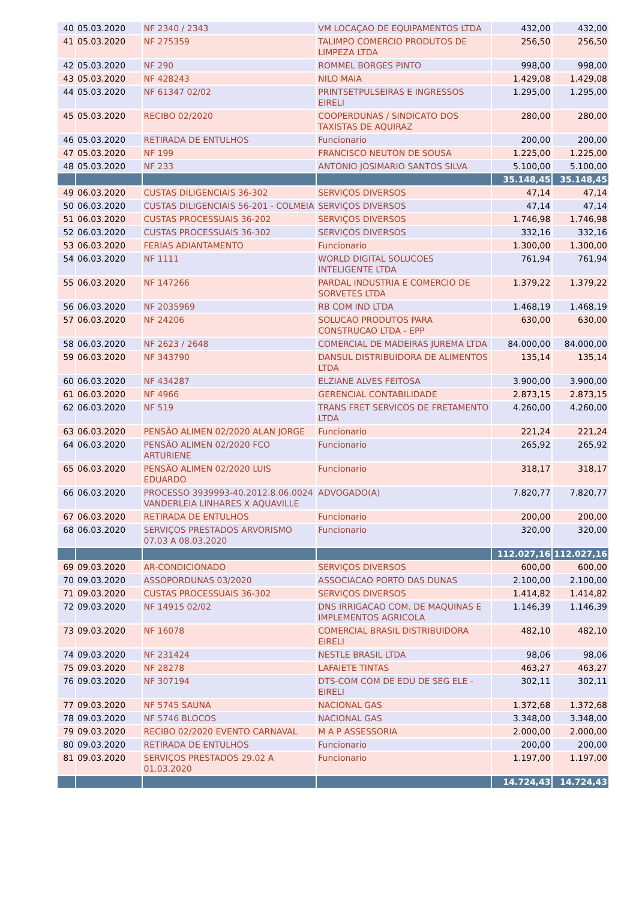| 40 | 05.03.2020 | NF 2340 / 2343 | VM LOCAÇAO DE EQUIPAMENTOS LTDA | 432,00 | 432,00 |
| 41 | 05.03.2020 | NF 275359 | TALIMPO COMERCIO PRODUTOS DE LIMPEZA LTDA | 256,50 | 256,50 |
| 42 | 05.03.2020 | NF 290 | ROMMEL BORGES PINTO | 998,00 | 998,00 |
| 43 | 05.03.2020 | NF 428243 | NILO MAIA | 1.429,08 | 1.429,08 |
| 44 | 05.03.2020 | NF 61347 02/02 | PRINTSETPULSEIRAS E INGRESSOS EIRELI | 1.295,00 | 1.295,00 |
| 45 | 05.03.2020 | RECIBO 02/2020 | COOPERDUNAS / SINDICATO DOS TAXISTAS DE AQUIRAZ | 280,00 | 280,00 |
| 46 | 05.03.2020 | RETIRADA DE ENTULHOS | Funcionario | 200,00 | 200,00 |
| 47 | 05.03.2020 | NF 199 | FRANCISCO NEUTON DE SOUSA | 1.225,00 | 1.225,00 |
| 48 | 05.03.2020 | NF 233 | ANTONIO JOSIMARIO SANTOS SILVA | 5.100,00 | 5.100,00 |
| | | | | 35.148,45 | 35.148,45 |
| 49 | 06.03.2020 | CUSTAS DILIGENCIAIS 36-302 | SERVIÇOS DIVERSOS | 47,14 | 47,14 |
| 50 | 06.03.2020 | CUSTAS DILIGENCIAIS 56-201 - COLMEIA | SERVIÇOS DIVERSOS | 47,14 | 47,14 |
| 51 | 06.03.2020 | CUSTAS PROCESSUAIS 36-202 | SERVIÇOS DIVERSOS | 1.746,98 | 1.746,98 |
| 52 | 06.03.2020 | CUSTAS PROCESSUAIS 36-302 | SERVIÇOS DIVERSOS | 332,16 | 332,16 |
| 53 | 06.03.2020 | FERIAS ADIANTAMENTO | Funcionario | 1.300,00 | 1.300,00 |
| 54 | 06.03.2020 | NF 1111 | WORLD DIGITAL SOLUCOES INTELIGENTE LTDA | 761,94 | 761,94 |
| 55 | 06.03.2020 | NF 147266 | PARDAL INDUSTRIA E COMERCIO DE SORVETES LTDA | 1.379,22 | 1.379,22 |
| 56 | 06.03.2020 | NF 2035969 | RB COM IND LTDA | 1.468,19 | 1.468,19 |
| 57 | 06.03.2020 | NF 24206 | SOLUCAO PRODUTOS PARA CONSTRUCAO LTDA - EPP | 630,00 | 630,00 |
| 58 | 06.03.2020 | NF 2623 / 2648 | COMERCIAL DE MADEIRAS JUREMA LTDA | 84.000,00 | 84.000,00 |
| 59 | 06.03.2020 | NF 343790 | DANSUL DISTRIBUIDORA DE ALIMENTOS LTDA | 135,14 | 135,14 |
| 60 | 06.03.2020 | NF 434287 | ELZIANE ALVES FEITOSA | 3.900,00 | 3.900,00 |
| 61 | 06.03.2020 | NF 4966 | GERENCIAL CONTABILIDADE | 2.873,15 | 2.873,15 |
| 62 | 06.03.2020 | NF 519 | TRANS FRET SERVICOS DE FRETAMENTO LTDA | 4.260,00 | 4.260,00 |
| 63 | 06.03.2020 | PENSÃO ALIMEN 02/2020 ALAN JORGE | Funcionario | 221,24 | 221,24 |
| 64 | 06.03.2020 | PENSÃO ALIMEN 02/2020 FCO ARTURIENE | Funcionario | 265,92 | 265,92 |
| 65 | 06.03.2020 | PENSÃO ALIMEN 02/2020 LUIS EDUARDO | Funcionario | 318,17 | 318,17 |
| 66 | 06.03.2020 | PROCESSO 3939993-40.2012.8.06.0024 VANDERLEIA LINHARES X AQUAVILLE | ADVOGADO(A) | 7.820,77 | 7.820,77 |
| 67 | 06.03.2020 | RETIRADA DE ENTULHOS | Funcionario | 200,00 | 200,00 |
| 68 | 06.03.2020 | SERVIÇOS PRESTADOS ARVORISMO 07.03 A 08.03.2020 | Funcionario | 320,00 | 320,00 |
| | | | | 112.027,16 | 112.027,16 |
| 69 | 09.03.2020 | AR-CONDICIONADO | SERVIÇOS DIVERSOS | 600,00 | 600,00 |
| 70 | 09.03.2020 | ASSOPORDUNAS 03/2020 | ASSOCIACAO PORTO DAS DUNAS | 2.100,00 | 2.100,00 |
| 71 | 09.03.2020 | CUSTAS PROCESSUAIS 36-302 | SERVIÇOS DIVERSOS | 1.414,82 | 1.414,82 |
| 72 | 09.03.2020 | NF 14915 02/02 | DNS IRRIGACAO COM. DE MAQUINAS E IMPLEMENTOS AGRICOLA | 1.146,39 | 1.146,39 |
| 73 | 09.03.2020 | NF 16078 | COMERCIAL BRASIL DISTRIBUIDORA EIRELI | 482,10 | 482,10 |
| 74 | 09.03.2020 | NF 231424 | NESTLE BRASIL LTDA | 98,06 | 98,06 |
| 75 | 09.03.2020 | NF 28278 | LAFAIETE TINTAS | 463,27 | 463,27 |
| 76 | 09.03.2020 | NF 307194 | DTS-COM COM DE EDU DE SEG ELE - EIRELI | 302,11 | 302,11 |
| 77 | 09.03.2020 | NF 5745 SAUNA | NACIONAL GAS | 1.372,68 | 1.372,68 |
| 78 | 09.03.2020 | NF 5746 BLOCOS | NACIONAL GAS | 3.348,00 | 3.348,00 |
| 79 | 09.03.2020 | RECIBO 02/2020 EVENTO CARNAVAL | M A P ASSESSORIA | 2.000,00 | 2.000,00 |
| 80 | 09.03.2020 | RETIRADA DE ENTULHOS | Funcionario | 200,00 | 200,00 |
| 81 | 09.03.2020 | SERVIÇOS PRESTADOS 29.02 A 01.03.2020 | Funcionario | 1.197,00 | 1.197,00 |
| | | | | 14.724,43 | 14.724,43 |